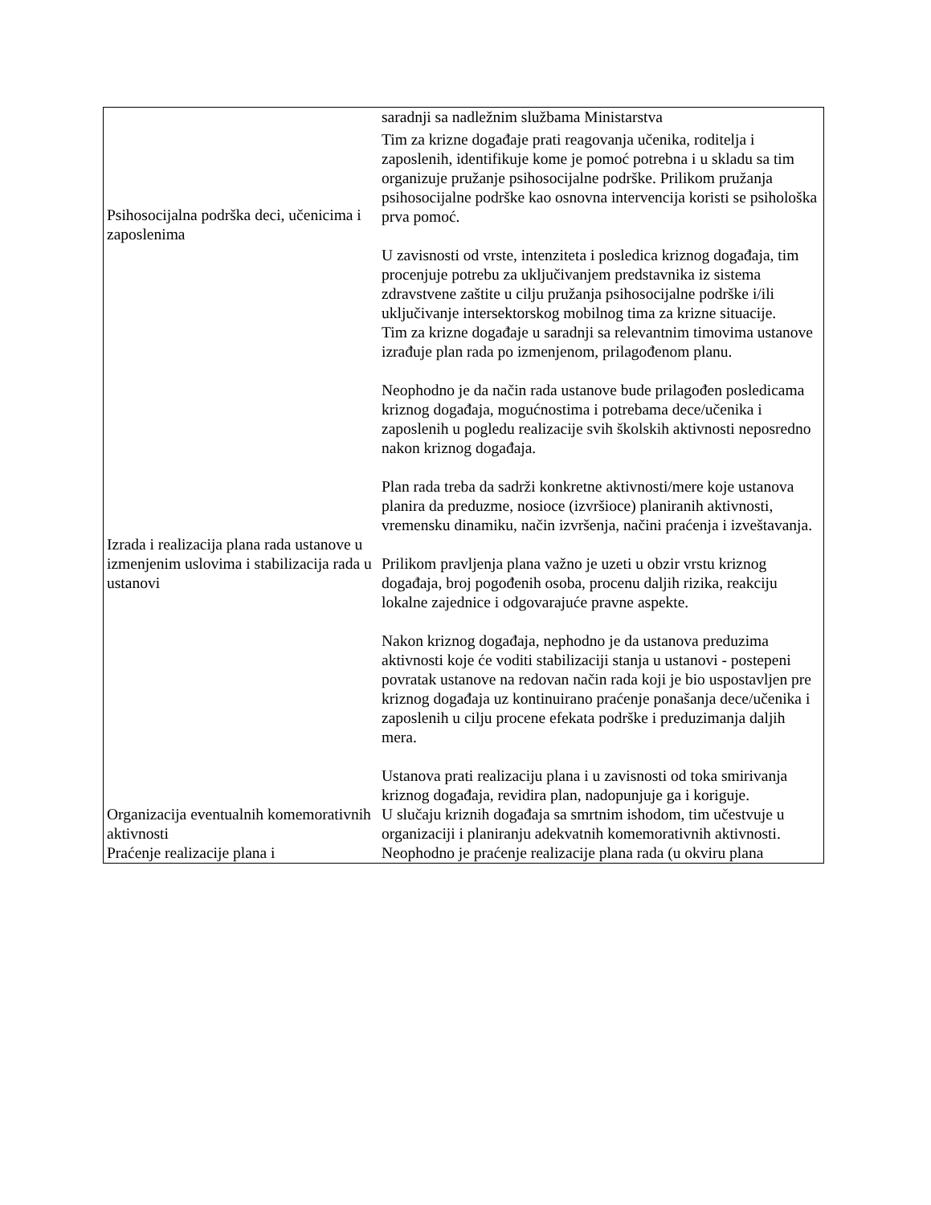| | saradnji sa nadležnim službama Ministarstva |
| Psihosocijalna podrška deci, učenicima i zaposlenima | Tim za krizne događaje prati reagovanja učenika, roditelja i zaposlenih, identifikuje kome je pomoć potrebna i u skladu sa tim organizuje pružanje psihosocijalne podrške. Prilikom pružanja psihosocijalne podrške kao osnovna intervencija koristi se psihološka prva pomoć. U zavisnosti od vrste, intenziteta i posledica kriznog događaja, tim procenjuje potrebu za uključivanjem predstavnika iz sistema zdravstvene zaštite u cilju pružanja psihosocijalne podrške i/ili uključivanje intersektorskog mobilnog tima za krizne situacije. |
| Izrada i realizacija plana rada ustanove u izmenjenim uslovima i stabilizacija rada u ustanovi | Tim za krizne događaje u saradnji sa relevantnim timovima ustanove izrađuje plan rada po izmenjenom, prilagođenom planu. Neophodno je da način rada ustanove bude prilagođen posledicama kriznog događaja, mogućnostima i potrebama dece/učenika i zaposlenih u pogledu realizacije svih školskih aktivnosti neposredno nakon kriznog događaja. Plan rada treba da sadrži konkretne aktivnosti/mere koje ustanova planira da preduzme, nosioce (izvršioce) planiranih aktivnosti, vremensku dinamiku, način izvršenja, načini praćenja i izveštavanja. Prilikom pravljenja plana važno je uzeti u obzir vrstu kriznog događaja, broj pogođenih osoba, procenu daljih rizika, reakciju lokalne zajednice i odgovarajuće pravne aspekte. Nakon kriznog događaja, nephodno je da ustanova preduzima aktivnosti koje će voditi stabilizaciji stanja u ustanovi - postepeni povratak ustanove na redovan način rada koji je bio uspostavljen pre kriznog događaja uz kontinuirano praćenje ponašanja dece/učenika i zaposlenih u cilju procene efekata podrške i preduzimanja daljih mera. Ustanova prati realizaciju plana i u zavisnosti od toka smirivanja kriznog događaja, revidira plan, nadopunjuje ga i koriguje. |
| Organizacija eventualnih komemorativnih aktivnosti | U slučaju kriznih događaja sa smrtnim ishodom, tim učestvuje u organizaciji i planiranju adekvatnih komemorativnih aktivnosti. |
| Praćenje realizacije plana i | Neophodno je praćenje realizacije plana rada (u okviru plana |